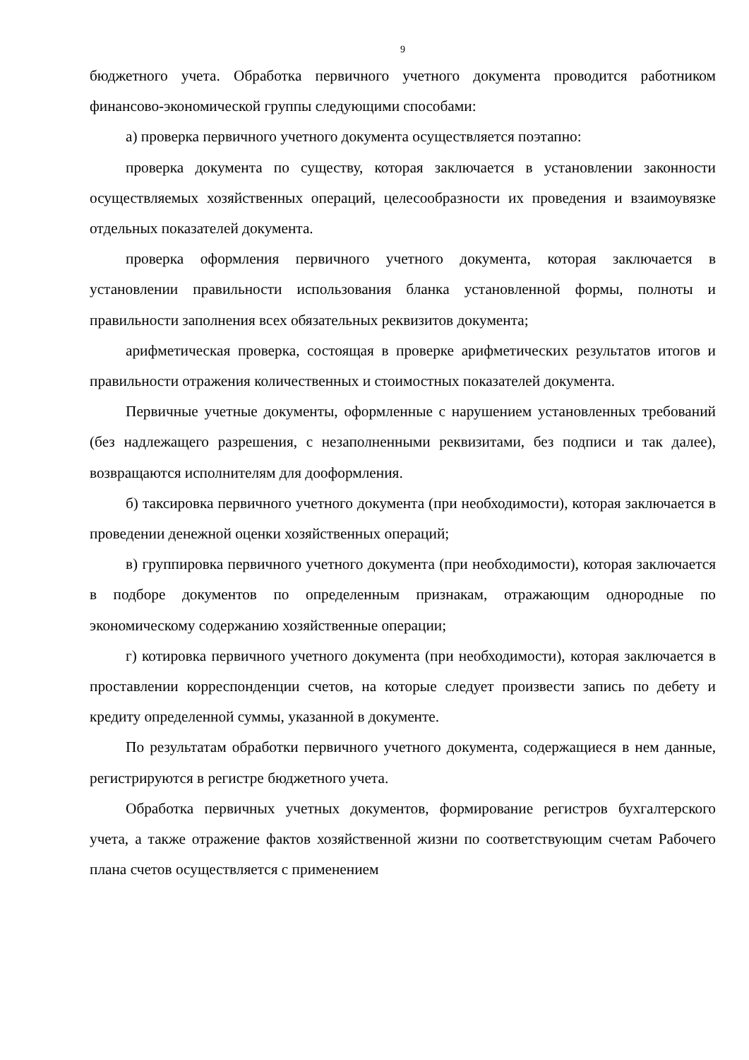9
бюджетного учета. Обработка первичного учетного документа проводится работником финансово-экономической группы следующими способами:
а) проверка первичного учетного документа осуществляется поэтапно:
проверка документа по существу, которая заключается в установлении законности осуществляемых хозяйственных операций, целесообразности их проведения и взаимоувязке отдельных показателей документа.
проверка оформления первичного учетного документа, которая заключается в установлении правильности использования бланка установленной формы, полноты и правильности заполнения всех обязательных реквизитов документа;
арифметическая проверка, состоящая в проверке арифметических результатов итогов и правильности отражения количественных и стоимостных показателей документа.
Первичные учетные документы, оформленные с нарушением установленных требований (без надлежащего разрешения, с незаполненными реквизитами, без подписи и так далее), возвращаются исполнителям для дооформления.
б) таксировка первичного учетного документа (при необходимости), которая заключается в проведении денежной оценки хозяйственных операций;
в) группировка первичного учетного документа (при необходимости), которая заключается в подборе документов по определенным признакам, отражающим однородные по экономическому содержанию хозяйственные операции;
г) котировка первичного учетного документа (при необходимости), которая заключается в проставлении корреспонденции счетов, на которые следует произвести запись по дебету и кредиту определенной суммы, указанной в документе.
По результатам обработки первичного учетного документа, содержащиеся в нем данные, регистрируются в регистре бюджетного учета.
Обработка первичных учетных документов, формирование регистров бухгалтерского учета, а также отражение фактов хозяйственной жизни по соответствующим счетам Рабочего плана счетов осуществляется с применением